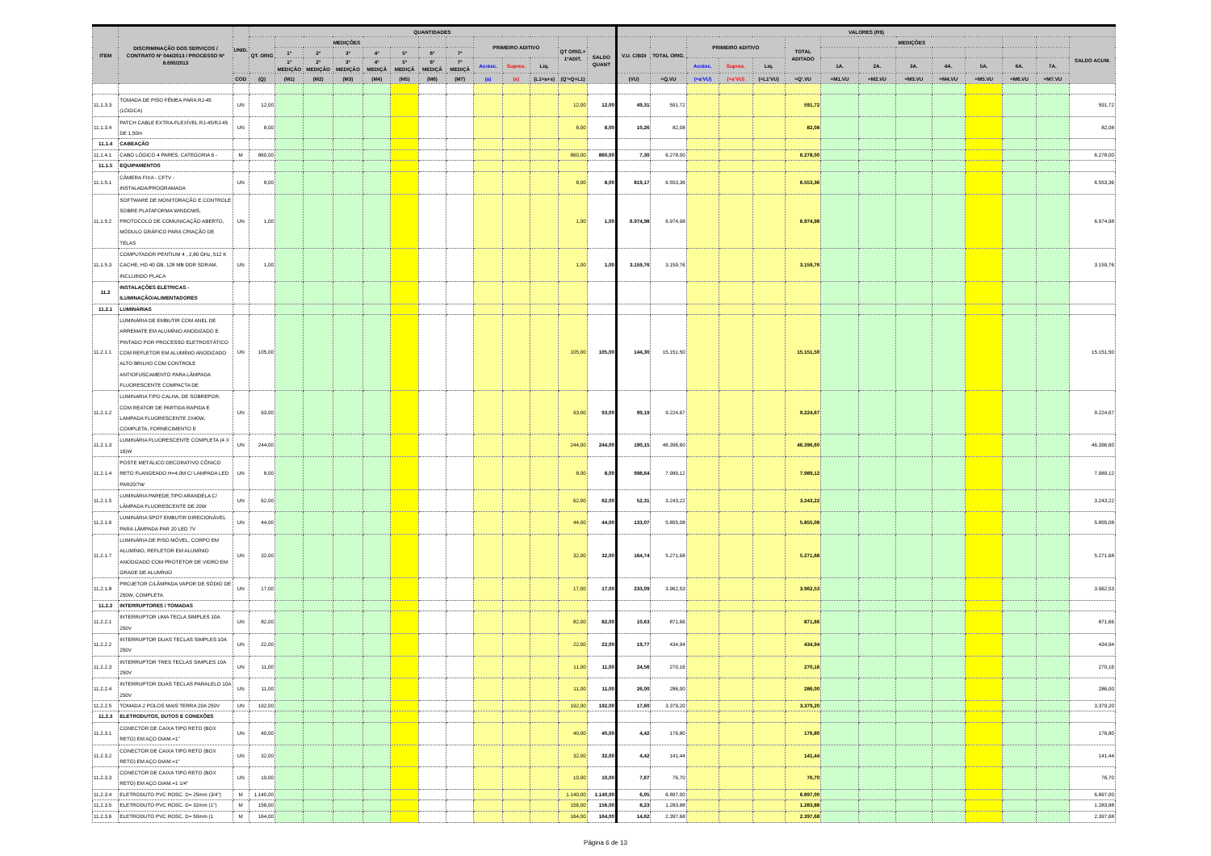| ITEM | DISCRIMINAÇÃO DOS SERVIÇOS / CONTRATO Nº 044/2013 / PROCESSO Nº 8.690/2013 | UNID. | QUANTIDADES | | | | | | | | | | | | | VALORES (R$) | | | | | | | | | | | | | |
| --- | --- | --- | --- | --- | --- | --- | --- | --- | --- | --- | --- | --- | --- | --- | --- | --- | --- | --- | --- | --- | --- | --- | --- | --- | --- | --- | --- | --- | --- |
| | | | QT. ORIG | MEDIÇÕES | | | | | | | PRIMEIRO ADITIVO | | | QT ORIG.+ 1ºADIT. | SALDO QUANT | V.U. C/BDI | TOTAL ORIG. | PRIMEIRO ADITIVO | | | TOTAL ADITADO | MEDIÇÕES | | | | | | | SALDO ACUM. |
| | | | | 1ª | 2ª | 3ª | 4ª | 5ª | 6ª | 7ª | | | | | | | | | | | | | | | | | | | |
| | | | | 1ª MEDIÇÃO | 2ª MEDIÇÃO | 3ª MEDIÇÃO | 4ª MEDIÇÃ | 5ª MEDIÇÃ | 6ª MEDIÇÃ | 7ª MEDIÇÃ | Acrésc. | Supres. | Líq. | | | | | Acrésc. | Supres. | Líq. | | 1A. | 2A. | 3A. | 4A. | 5A. | 6A. | 7A. | |
| | | COD | (Q) | (M1) | (M2) | (M3) | (M4) | (M5) | (M6) | (M7) | (a) | (s) | (L1=a+s) | (Q'=Q+L1) | | (VU) | =Q.VU | (=a'VU) | (=s'VU) | (=L1'VU) | =Q'.VU | =M1.VU | =M2.VU | =M3.VU | =M4.VU | =M5.VU | =M6.VU | =M7.VU | |
| 11.1.3.3 | TOMADA DE PISO FÊMEA PARA RJ-45 (LÓGICA) | UN | 12,00 | | | | | | | | | | | 12,00 | 12,00 | 49,31 | 591,72 | | | | 591,72 | | | | | | | | 591,72 |
| 11.1.3.4 | PATCH CABLE EXTRA-FLEXÍVEL RJ-45/RJ-45 DE 1,50m | UN | 8,00 | | | | | | | | | | | 8,00 | 8,00 | 10,26 | 82,08 | | | | 82,08 | | | | | | | | 82,08 |
| 11.1.4 | CABEAÇÃO | | | | | | | | | | | | | | | | | | | | | | | | | | | | |
| 11.1.4.1 | CABO LÓGICO 4 PARES, CATEGORIA 6 - | M | 860,00 | | | | | | | | | | | 860,00 | 860,00 | 7,30 | 6.278,00 | | | | 6.278,00 | | | | | | | | 6.278,00 |
| 11.1.5 | EQUIPAMENTOS | | | | | | | | | | | | | | | | | | | | | | | | | | | | |
| 11.1.5.1 | CÂMERA FIXA - CFTV - INSTALADA/PROGRAMADA | UN | 8,00 | | | | | | | | | | | 8,00 | 8,00 | 819,17 | 6.553,36 | | | | 6.553,36 | | | | | | | | 6.553,36 |
| 11.1.5.2 | SOFTWARE DE MONITORAÇÃO E CONTROLE SOBRE PLATAFORMA WINDOWS, PROTOCOLO DE COMUNICAÇÃO ABERTO, MÓDULO GRÁFICO PARA CRIAÇÃO DE TELAS | UN | 1,00 | | | | | | | | | | | 1,00 | 1,00 | 6.974,98 | 6.974,98 | | | | 6.974,98 | | | | | | | | 6.974,98 |
| 11.1.5.3 | COMPUTADOR PENTIUM 4 , 2,80 GHz, 512 K CACHE, HD 40 GB, 128 MB DDR SDRAM, INCLUINDO PLACA | UN | 1,00 | | | | | | | | | | | 1,00 | 1,00 | 3.159,76 | 3.159,76 | | | | 3.159,76 | | | | | | | | 3.159,76 |
| 11.2 | INSTALAÇÕES ELÉTRICAS - ILUMINAÇÃO/ALIMENTADORES | | | | | | | | | | | | | | | | | | | | | | | | | | | | |
| 11.2.1 | LUMINÁRIAS | | | | | | | | | | | | | | | | | | | | | | | | | | | | |
| 11.2.1.1 | LUMINÁRIA DE EMBUTIR COM ANEL DE ARREMATE EM ALUMÍNIO ANODIZADO E PINTADO POR PROCESSO ELETROSTÁTICO COM REFLETOR EM ALUMÍNIO ANODIZADO ALTO BRILHO COM CONTROLE ANTIOFUSCAMENTO PARA LÂMPADA FLUORESCENTE COMPACTA DE | UN | 105,00 | | | | | | | | | | | 105,00 | 105,00 | 144,30 | 15.151,50 | | | | 15.151,50 | | | | | | | | 15.151,50 |
| 11.2.1.2 | LUMINARIA TIPO CALHA, DE SOBREPOR, COM REATOR DE PARTIDA RAPIDA E LAMPADA FLUORESCENTE 2X40W, COMPLETA, FORNECIMENTO E | UN | 93,00 | | | | | | | | | | | 93,00 | 93,00 | 99,19 | 9.224,67 | | | | 9.224,67 | | | | | | | | 9.224,67 |
| 11.2.1.3 | LUMINÁRIA FLUORESCENTE COMPLETA (4 X 16)W | UN | 244,00 | | | | | | | | | | | 244,00 | 244,00 | 190,15 | 46.396,60 | | | | 46.396,60 | | | | | | | | 46.396,60 |
| 11.2.1.4 | POSTE METÁLICO DECORATIVO CÔNICO RETO FLANGEADO H=4.0M C/ LAMPADA LED PAR20/7W | UN | 8,00 | | | | | | | | | | | 8,00 | 8,00 | 998,64 | 7.989,12 | | | | 7.989,12 | | | | | | | | 7.989,12 |
| 11.2.1.5 | LUMINÁRIA PAREDE,TIPO ARANDELA C/ LÂMPADA FLUORESCENTE DE 20W | UN | 62,00 | | | | | | | | | | | 62,00 | 62,00 | 52,31 | 3.243,22 | | | | 3.243,22 | | | | | | | | 3.243,22 |
| 11.2.1.6 | LUMINÁRIA SPOT EMBUTIR DIRECIONÁVEL PARA LÂMPADA PAR 20 LED 7V | UN | 44,00 | | | | | | | | | | | 44,00 | 44,00 | 133,07 | 5.855,08 | | | | 5.855,08 | | | | | | | | 5.855,08 |
| 11.2.1.7 | LUMINÁRIA DE PISO MÓVEL, CORPO EM ALUMÍNIO, REFLETOR EM ALUMÍNIO ANODIZADO COM PROTETOR DE VIDRO EM GRADE DE ALUMÍNIO | UN | 32,00 | | | | | | | | | | | 32,00 | 32,00 | 164,74 | 5.271,68 | | | | 5.271,68 | | | | | | | | 5.271,68 |
| 11.2.1.8 | PROJETOR C/LÂMPADA VAPOR DE SÓDIO DE 250W, COMPLETA | UN | 17,00 | | | | | | | | | | | 17,00 | 17,00 | 233,09 | 3.962,53 | | | | 3.962,53 | | | | | | | | 3.962,53 |
| 11.2.2 | INTERRUPTORES / TOMADAS | | | | | | | | | | | | | | | | | | | | | | | | | | | | |
| 11.2.2.1 | INTERRUPTOR UMA TECLA SIMPLES 10A 250V | UN | 82,00 | | | | | | | | | | | 82,00 | 82,00 | 10,63 | 871,66 | | | | 871,66 | | | | | | | | 871,66 |
| 11.2.2.2 | INTERRUPTOR DUAS TECLAS SIMPLES 10A 250V | UN | 22,00 | | | | | | | | | | | 22,00 | 22,00 | 19,77 | 434,94 | | | | 434,94 | | | | | | | | 434,94 |
| 11.2.2.3 | INTERRUPTOR TRES TECLAS SIMPLES 10A 250V | UN | 11,00 | | | | | | | | | | | 11,00 | 11,00 | 24,56 | 270,16 | | | | 270,16 | | | | | | | | 270,16 |
| 11.2.2.4 | INTERRUPTOR DUAS TECLAS PARALELO 10A 250V | UN | 11,00 | | | | | | | | | | | 11,00 | 11,00 | 26,00 | 286,00 | | | | 286,00 | | | | | | | | 286,00 |
| 11.2.2.5 | TOMADA 2 POLOS MAIS TERRA 20A 250V | UN | 192,00 | | | | | | | | | | | 192,00 | 192,00 | 17,60 | 3.379,20 | | | | 3.379,20 | | | | | | | | 3.379,20 |
| 11.2.3 | ELETRODUTOS, DUTOS E CONEXÕES | | | | | | | | | | | | | | | | | | | | | | | | | | | | |
| 11.2.3.1 | CONECTOR DE CAIXA TIPO RETO (BOX RETO) EM AÇO DIAM.=1" | UN | 40,00 | | | | | | | | | | | 40,00 | 40,00 | 4,42 | 176,80 | | | | 176,80 | | | | | | | | 176,80 |
| 11.2.3.2 | CONECTOR DE CAIXA TIPO RETO (BOX RETO) EM AÇO DIAM.=1" | UN | 32,00 | | | | | | | | | | | 32,00 | 32,00 | 4,42 | 141,44 | | | | 141,44 | | | | | | | | 141,44 |
| 11.2.3.3 | CONECTOR DE CAIXA TIPO RETO (BOX RETO) EM AÇO DIAM.=1 1/4" | UN | 10,00 | | | | | | | | | | | 10,00 | 10,00 | 7,67 | 76,70 | | | | 76,70 | | | | | | | | 76,70 |
| 11.2.3.4 | ELETRODUTO PVC ROSC. D= 25mm (3/4") | M | 1.140,00 | | | | | | | | | | | 1.140,00 | 1.140,00 | 6,05 | 6.897,00 | | | | 6.897,00 | | | | | | | | 6.897,00 |
| 11.2.3.5 | ELETRODUTO PVC ROSC. D= 32mm (1") | M | 156,00 | | | | | | | | | | | 156,00 | 156,00 | 8,23 | 1.283,88 | | | | 1.283,88 | | | | | | | | 1.283,88 |
| 11.2.3.6 | ELETRODUTO PVC ROSC. D= 50mm (1 | M | 164,00 | | | | | | | | | | | 164,00 | 164,00 | 14,62 | 2.397,68 | | | | 2.397,68 | | | | | | | | 2.397,68 |
Página 6 de 13